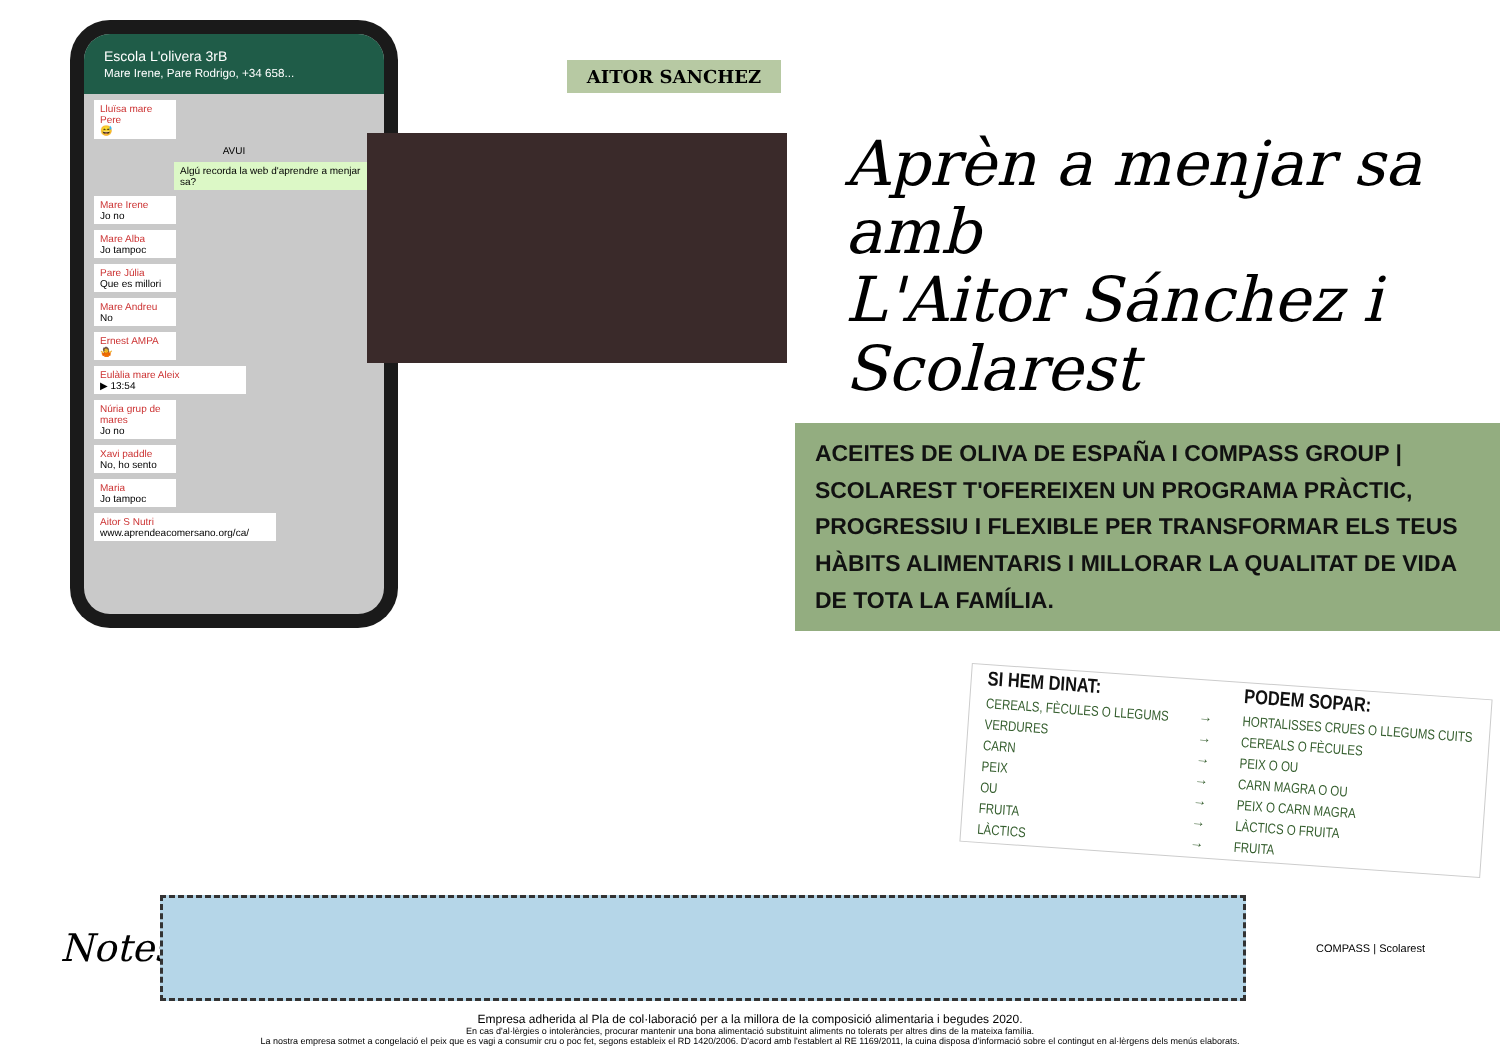Escola L'olivera 3rB
Mare Irene, Pare Rodrigo, +34 658...
Lluïsa mare Pere
😅
AVUI
Algú recorda la web d'aprendre a menjar sa?
Mare Irene
Jo no
Mare Alba
Jo tampoc
Pare Júlia
Que es millori
Mare Andreu
No
Ernest AMPA
🤷
Eulàlia mare Aleix
▶ 13:54
Núria grup de mares
Jo no
Xavi paddle
No, ho sento
Maria
Jo tampoc
Aitor S Nutri
www.aprendeacomersano.org/ca/
AITOR SANCHEZ
Aprèn a menjar sa amb
L'Aitor Sánchez i Scolarest
ACEITES DE OLIVA DE ESPAÑA I COMPASS GROUP | SCOLAREST T'OFEREIXEN UN PROGRAMA PRÀCTIC, PROGRESSIU I FLEXIBLE PER TRANSFORMAR ELS TEUS HÀBITS ALIMENTARIS I MILLORAR LA QUALITAT DE VIDA DE TOTA LA FAMÍLIA.
| SI HEM DINAT: | | PODEM SOPAR: |
| --- | --- | --- |
| CEREALS, FÈCULES O LLEGUMS | → | HORTALISSES CRUES O LLEGUMS CUITS |
| VERDURES | → | CEREALS O FÈCULES |
| CARN | → | PEIX O OU |
| PEIX | → | CARN MAGRA O OU |
| OU | → | PEIX O CARN MAGRA |
| FRUITA | → | LÀCTICS O FRUITA |
| LÀCTICS | → | FRUITA |
Notes:
COMPASS | Scolarest
Empresa adherida al Pla de col·laboració per a la millora de la composició alimentaria i begudes 2020.
En cas d'al·lèrgies o intoleràncies, procurar mantenir una bona alimentació substituint aliments no tolerats per altres dins de la mateixa família.
La nostra empresa sotmet a congelació el peix que es vagi a consumir cru o poc fet, segons estableix el RD 1420/2006. D'acord amb l'establert al RE 1169/2011, la cuina disposa d'informació sobre el contingut en al·lèrgens dels menús elaborats.